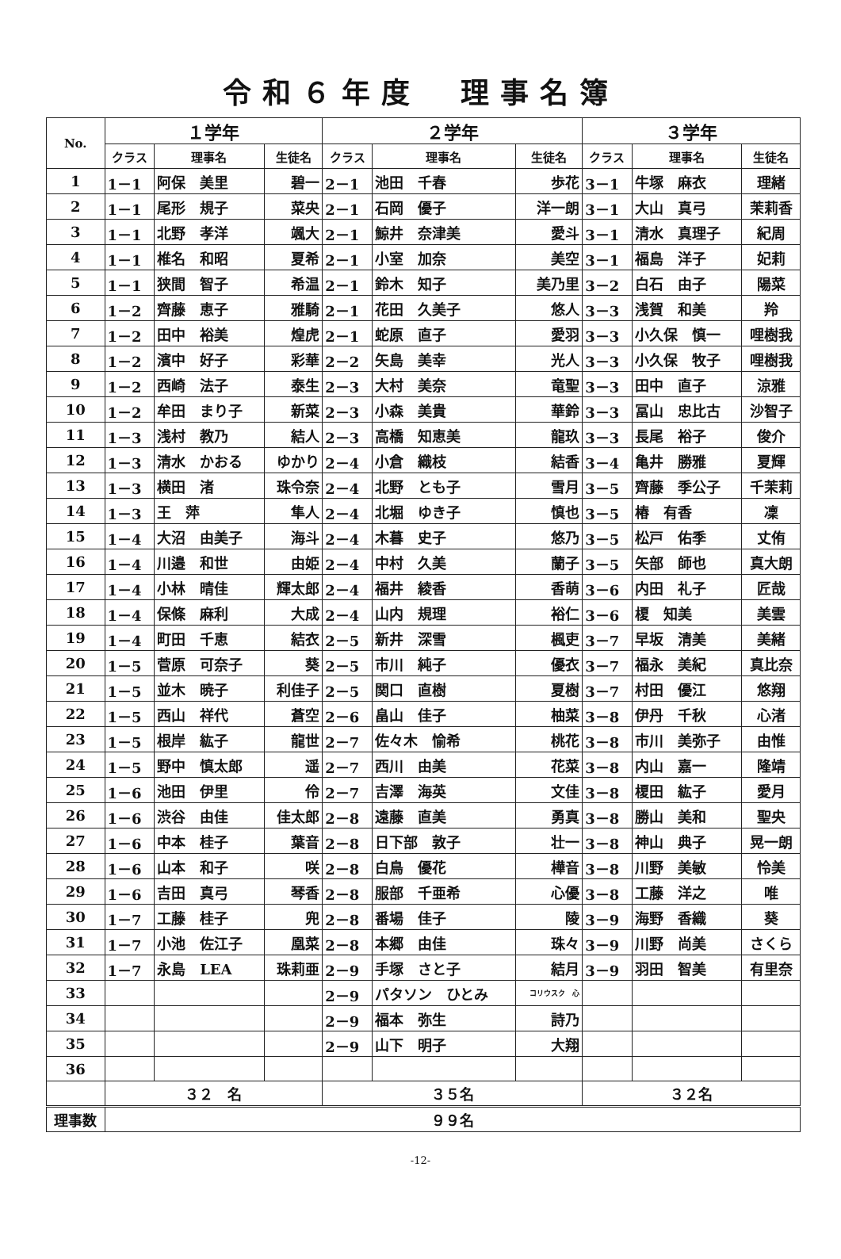令和６年度　理事名簿
| No. | １学年 | | | ２学年 | | | ３学年 | | |
| --- | --- | --- | --- | --- | --- | --- | --- | --- | --- |
| | クラス | 理事名 | 生徒名 | クラス | 理事名 | 生徒名 | クラス | 理事名 | 生徒名 |
| 1 | 1－1 | 阿保 美里 | 碧一 | 2－1 | 池田 千春 | 歩花 | 3－1 | 牛塚 麻衣 | 理緒 |
| 2 | 1－1 | 尾形 規子 | 菜央 | 2－1 | 石岡 優子 | 洋一朗 | 3－1 | 大山 真弓 | 茉莉香 |
| 3 | 1－1 | 北野 孝洋 | 颯大 | 2－1 | 鯨井 奈津美 | 愛斗 | 3－1 | 清水 真理子 | 紀周 |
| 4 | 1－1 | 椎名 和昭 | 夏希 | 2－1 | 小室 加奈 | 美空 | 3－1 | 福島 洋子 | 妃莉 |
| 5 | 1－1 | 狭間 智子 | 希温 | 2－1 | 鈴木 知子 | 美乃里 | 3－2 | 白石 由子 | 陽菜 |
| 6 | 1－2 | 齊藤 恵子 | 雅騎 | 2－1 | 花田 久美子 | 悠人 | 3－3 | 浅賀 和美 | 羚 |
| 7 | 1－2 | 田中 裕美 | 煌虎 | 2－1 | 蛇原 直子 | 愛羽 | 3－3 | 小久保 慎一 | 哩樹我 |
| 8 | 1－2 | 濱中 好子 | 彩華 | 2－2 | 矢島 美幸 | 光人 | 3－3 | 小久保 牧子 | 哩樹我 |
| 9 | 1－2 | 西崎 法子 | 泰生 | 2－3 | 大村 美奈 | 竜聖 | 3－3 | 田中 直子 | 涼雅 |
| 10 | 1－2 | 牟田 まり子 | 新菜 | 2－3 | 小森 美貴 | 華鈴 | 3－3 | 冨山 忠比古 | 沙智子 |
| 11 | 1－3 | 浅村 教乃 | 結人 | 2－3 | 高橋 知恵美 | 龍玖 | 3－3 | 長尾 裕子 | 俊介 |
| 12 | 1－3 | 清水 かおる | ゆかり | 2－4 | 小倉 織枝 | 結香 | 3－4 | 亀井 勝雅 | 夏輝 |
| 13 | 1－3 | 横田 渚 | 珠令奈 | 2－4 | 北野 とも子 | 雪月 | 3－5 | 齊藤 季公子 | 千茉莉 |
| 14 | 1－3 | 王 萍 | 隼人 | 2－4 | 北堀 ゆき子 | 慎也 | 3－5 | 椿 有香 | 凜 |
| 15 | 1－4 | 大沼 由美子 | 海斗 | 2－4 | 木暮 史子 | 悠乃 | 3－5 | 松戸 佑季 | 丈侑 |
| 16 | 1－4 | 川邉 和世 | 由姫 | 2－4 | 中村 久美 | 蘭子 | 3－5 | 矢部 師也 | 真大朗 |
| 17 | 1－4 | 小林 晴佳 | 輝太郎 | 2－4 | 福井 綾香 | 香萌 | 3－6 | 内田 礼子 | 匠哉 |
| 18 | 1－4 | 保條 麻利 | 大成 | 2－4 | 山内 規理 | 裕仁 | 3－6 | 榎 知美 | 美雲 |
| 19 | 1－4 | 町田 千恵 | 結衣 | 2－5 | 新井 深雪 | 楓吏 | 3－7 | 早坂 清美 | 美緒 |
| 20 | 1－5 | 菅原 可奈子 | 葵 | 2－5 | 市川 純子 | 優衣 | 3－7 | 福永 美紀 | 真比奈 |
| 21 | 1－5 | 並木 暁子 | 利佳子 | 2－5 | 関口 直樹 | 夏樹 | 3－7 | 村田 優江 | 悠翔 |
| 22 | 1－5 | 西山 祥代 | 蒼空 | 2－6 | 畠山 佳子 | 柚菜 | 3－8 | 伊丹 千秋 | 心渚 |
| 23 | 1－5 | 根岸 紘子 | 龍世 | 2－7 | 佐々木 愉希 | 桃花 | 3－8 | 市川 美弥子 | 由惟 |
| 24 | 1－5 | 野中 慎太郎 | 遥 | 2－7 | 西川 由美 | 花菜 | 3－8 | 内山 嘉一 | 隆靖 |
| 25 | 1－6 | 池田 伊里 | 伶 | 2－7 | 吉澤 海英 | 文佳 | 3－8 | 榎田 紘子 | 愛月 |
| 26 | 1－6 | 渋谷 由佳 | 佳太郎 | 2－8 | 遠藤 直美 | 勇真 | 3－8 | 勝山 美和 | 聖央 |
| 27 | 1－6 | 中本 桂子 | 葉音 | 2－8 | 日下部 敦子 | 壮一 | 3－8 | 神山 典子 | 晃一朗 |
| 28 | 1－6 | 山本 和子 | 咲 | 2－8 | 白鳥 優花 | 樺音 | 3－8 | 川野 美敏 | 怜美 |
| 29 | 1－6 | 吉田 真弓 | 琴香 | 2－8 | 服部 千亜希 | 心優 | 3－8 | 工藤 洋之 | 唯 |
| 30 | 1－7 | 工藤 桂子 | 兜 | 2－8 | 番場 佳子 | 陵 | 3－9 | 海野 香織 | 葵 |
| 31 | 1－7 | 小池 佐江子 | 凰菜 | 2－8 | 本郷 由佳 | 珠々 | 3－9 | 川野 尚美 | さくら |
| 32 | 1－7 | 永島 LEA | 珠莉亜 | 2－9 | 手塚 さと子 | 結月 | 3－9 | 羽田 智美 | 有里奈 |
| 33 | | | | 2－9 | パタソン ひとみ | コリウスク 心 | | | |
| 34 | | | | 2－9 | 福本 弥生 | 詩乃 | | | |
| 35 | | | | 2－9 | 山下 明子 | 大翔 | | | |
| 36 | | | | | | | | | |
| | ３２ 名 | | | ３５名 | | | ３２名 | | |
| 理事数 | ９９名 | | | | | | | | |
-12-